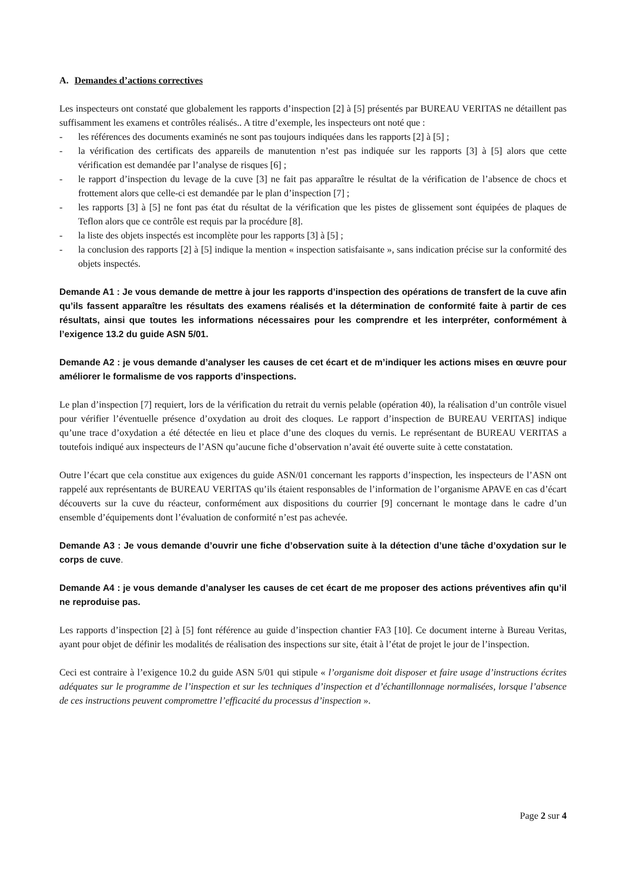A. Demandes d’actions correctives
Les inspecteurs ont constaté que globalement les rapports d’inspection [2] à [5] présentés par BUREAU VERITAS ne détaillent pas suffisamment les examens et contrôles réalisés.. A titre d’exemple, les inspecteurs ont noté que :
- les références des documents examinés ne sont pas toujours indiquées dans les rapports [2] à [5] ;
- la vérification des certificats des appareils de manutention n’est pas indiquée sur les rapports [3] à [5] alors que cette vérification est demandée par l’analyse de risques [6] ;
- le rapport d’inspection du levage de la cuve [3] ne fait pas apparaître le résultat de la vérification de l’absence de chocs et frottement alors que celle-ci est demandée par le plan d’inspection [7] ;
- les rapports [3] à [5] ne font pas état du résultat de la vérification que les pistes de glissement sont équipées de plaques de Teflon alors que ce contrôle est requis par la procédure [8].
- la liste des objets inspectés est incomplète pour les rapports [3] à [5] ;
- la conclusion des rapports [2] à [5] indique la mention « inspection satisfaisante », sans indication précise sur la conformité des objets inspectés.
Demande A1 : Je vous demande de mettre à jour les rapports d’inspection des opérations de transfert de la cuve afin qu’ils fassent apparaître les résultats des examens réalisés et la détermination de conformité faite à partir de ces résultats, ainsi que toutes les informations nécessaires pour les comprendre et les interpréter, conformément à l’exigence 13.2 du guide ASN 5/01.
Demande A2 : je vous demande d’analyser les causes de cet écart et de m’indiquer les actions mises en œuvre pour améliorer le formalisme de vos rapports d’inspections.
Le plan d’inspection [7] requiert, lors de la vérification du retrait du vernis pelable (opération 40), la réalisation d’un contrôle visuel pour vérifier l’éventuelle présence d’oxydation au droit des cloques. Le rapport d’inspection de BUREAU VERITAS] indique qu’une trace d’oxydation a été détectée en lieu et place d’une des cloques du vernis. Le représentant de BUREAU VERITAS a toutefois indiqué aux inspecteurs de l’ASN qu’aucune fiche d’observation n’avait été ouverte suite à cette constatation.
Outre l’écart que cela constitue aux exigences du guide ASN/01 concernant les rapports d’inspection, les inspecteurs de l’ASN ont rappelé aux représentants de BUREAU VERITAS qu’ils étaient responsables de l’information de l’organisme APAVE en cas d’écart découverts sur la cuve du réacteur, conformément aux dispositions du courrier [9] concernant le montage dans le cadre d’un ensemble d’équipements dont l’évaluation de conformité n’est pas achevée.
Demande A3 : Je vous demande d’ouvrir une fiche d’observation suite à la détection d’une tâche d’oxydation sur le corps de cuve.
Demande A4 : je vous demande d’analyser les causes de cet écart de me proposer des actions préventives afin qu’il ne reproduise pas.
Les rapports d’inspection [2] à [5] font référence au guide d’inspection chantier FA3 [10]. Ce document interne à Bureau Veritas, ayant pour objet de définir les modalités de réalisation des inspections sur site, était à l’état de projet le jour de l’inspection.
Ceci est contraire à l’exigence 10.2 du guide ASN 5/01 qui stipule « l’organisme doit disposer et faire usage d’instructions écrites adéquates sur le programme de l’inspection et sur les techniques d’inspection et d’échantillonnage normalisées, lorsque l’absence de ces instructions peuvent compromettre l’efficacité du processus d’inspection ».
Page 2 sur 4